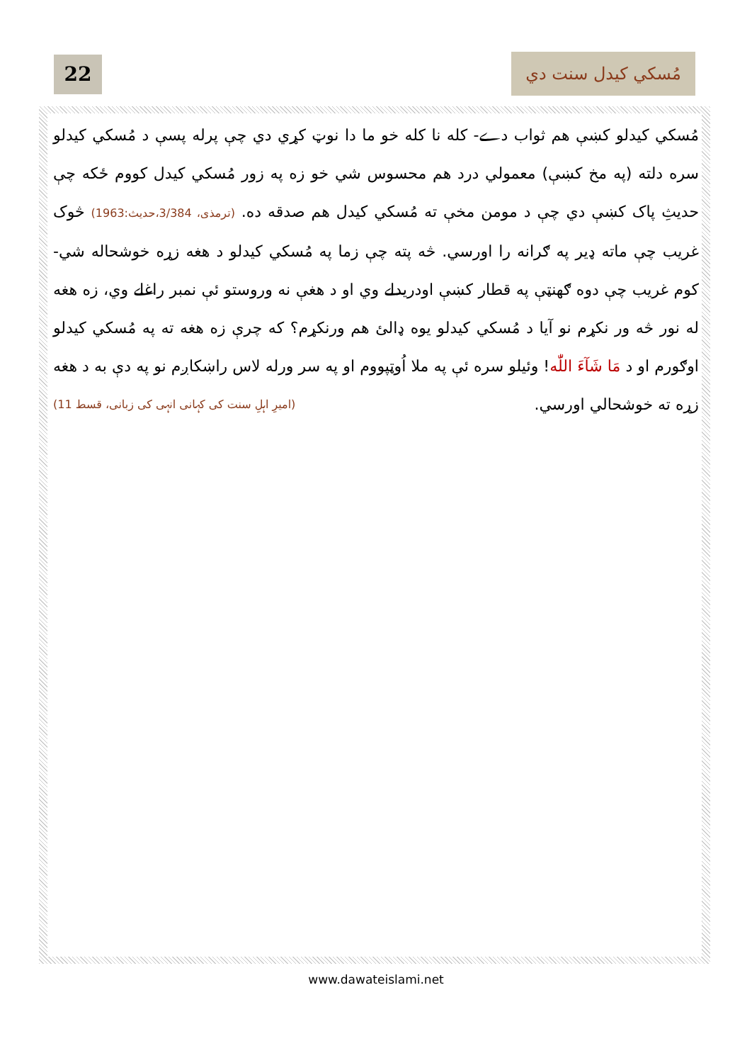22 مُسکي کيدل سنت دي
مُسکي کيدلو کښې هم ثواب دے- کله نا کله خو ما دا نوټ کړي دي چې پرله پسې د مُسکي کيدلو سره دلته (په مخ کښې) معمولي درد هم محسوس شي خو زه په زور مُسکي کيدل کووم ځکه چې حديثِ پاک کښې دي چې د مومن مخې ته مُسکي کيدل هم صدقه ده. (ترمذی، 3/384،حديث:1963) څوک غريب چې ماته ډير په ګرانه را اورسي. څه پته چې زما په مُسکي کيدلو د هغه زړه خوشحاله شي- کوم غريب چې دوه ګهنټې په قطار کښې اودريدلے وي او د هغې نه وروستو ئې نمبر راغلے وي، زه هغه له نور څه ور نکړم نو آيا د مُسکي کيدلو يوه ډالئ هم ورنکړم؟ که چرې زه هغه ته په مُسکي کيدلو اوګورم او د مَا شَآءَ اللّٰه! وئيلو سره ئې په ملا اُوټپووم او په سر ورله لاس راښکاږم نو په دې به د هغه زړه ته خوشحالي اورسي. (امیرِ اہلِ سنت کی کہانی انہی کی زبانی، قسط 11)
www.dawateislami.net